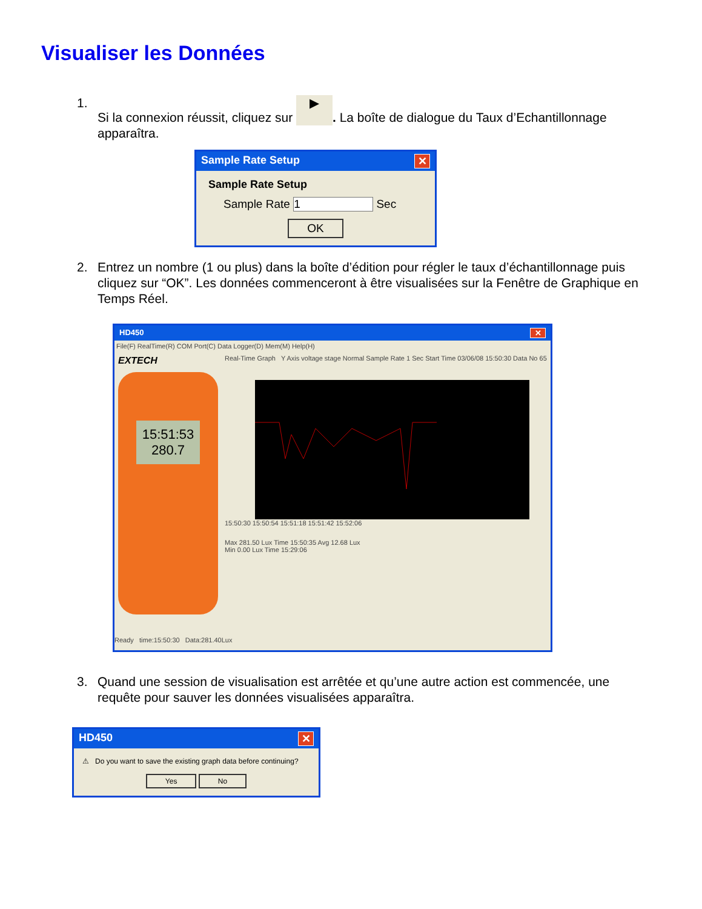Visualiser les Données
1. Si la connexion réussit, cliquez sur ▶. La boîte de dialogue du Taux d’Echantillonnage apparaîtra.
Sample Rate Setup ✕
Sample Rate Setup
Sample Rate 1 Sec
OK
2. Entrez un nombre (1 ou plus) dans la boîte d’édition pour régler le taux d’échantillonnage puis cliquez sur “OK”. Les données commenceront à être visualisées sur la Fenêtre de Graphique en Temps Réel.
HD450 ✕
File(F) RealTime(R) COM Port(C) Data Logger(D) Mem(M) Help(H)
EXTECH
15:51:53
280.7
Real-Time Graph Y Axis voltage stage Normal Sample Rate 1 Sec Start Time 03/06/08 15:50:30 Data No 65
15:50:30 15:50:54 15:51:18 15:51:42 15:52:06
Max 281.50 Lux Time 15:50:35 Avg 12.68 Lux
Min 0.00 Lux Time 15:29:06
Ready time:15:50:30 Data:281.40Lux
3. Quand une session de visualisation est arrêtée et qu’une autre action est commencée, une requête pour sauver les données visualisées apparaîtra.
HD450 ✕
⚠ Do you want to save the existing graph data before continuing?
Yes No